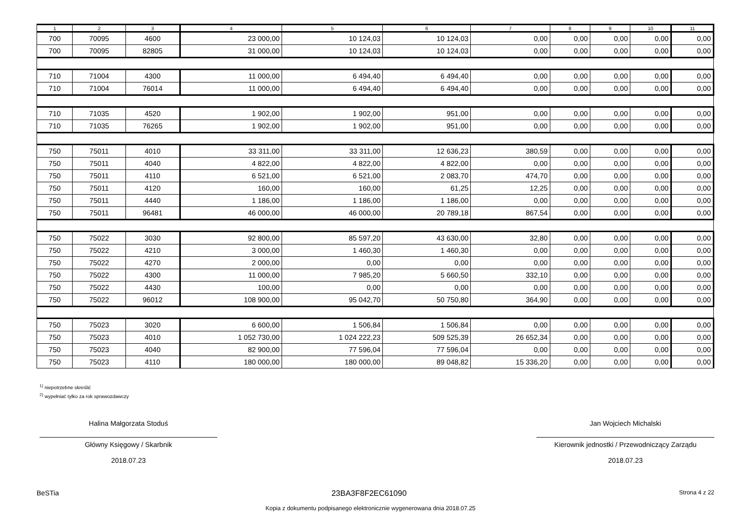| 1 | 2 | 3 | 4 | 5 | 6 | 7 | 8 | 9 | 10 | 11 |
| --- | --- | --- | --- | --- | --- | --- | --- | --- | --- | --- |
| 700 | 70095 | 4600 | 23 000,00 | 10 124,03 | 10 124,03 | 0,00 | 0,00 | 0,00 | 0,00 | 0,00 |
| 700 | 70095 | 82805 | 31 000,00 | 10 124,03 | 10 124,03 | 0,00 | 0,00 | 0,00 | 0,00 | 0,00 |
| 710 | 71004 | 4300 | 11 000,00 | 6 494,40 | 6 494,40 | 0,00 | 0,00 | 0,00 | 0,00 | 0,00 |
| 710 | 71004 | 76014 | 11 000,00 | 6 494,40 | 6 494,40 | 0,00 | 0,00 | 0,00 | 0,00 | 0,00 |
| 710 | 71035 | 4520 | 1 902,00 | 1 902,00 | 951,00 | 0,00 | 0,00 | 0,00 | 0,00 | 0,00 |
| 710 | 71035 | 76265 | 1 902,00 | 1 902,00 | 951,00 | 0,00 | 0,00 | 0,00 | 0,00 | 0,00 |
| 750 | 75011 | 4010 | 33 311,00 | 33 311,00 | 12 636,23 | 380,59 | 0,00 | 0,00 | 0,00 | 0,00 |
| 750 | 75011 | 4040 | 4 822,00 | 4 822,00 | 4 822,00 | 0,00 | 0,00 | 0,00 | 0,00 | 0,00 |
| 750 | 75011 | 4110 | 6 521,00 | 6 521,00 | 2 083,70 | 474,70 | 0,00 | 0,00 | 0,00 | 0,00 |
| 750 | 75011 | 4120 | 160,00 | 160,00 | 61,25 | 12,25 | 0,00 | 0,00 | 0,00 | 0,00 |
| 750 | 75011 | 4440 | 1 186,00 | 1 186,00 | 1 186,00 | 0,00 | 0,00 | 0,00 | 0,00 | 0,00 |
| 750 | 75011 | 96481 | 46 000,00 | 46 000,00 | 20 789,18 | 867,54 | 0,00 | 0,00 | 0,00 | 0,00 |
| 750 | 75022 | 3030 | 92 800,00 | 85 597,20 | 43 630,00 | 32,80 | 0,00 | 0,00 | 0,00 | 0,00 |
| 750 | 75022 | 4210 | 3 000,00 | 1 460,30 | 1 460,30 | 0,00 | 0,00 | 0,00 | 0,00 | 0,00 |
| 750 | 75022 | 4270 | 2 000,00 | 0,00 | 0,00 | 0,00 | 0,00 | 0,00 | 0,00 | 0,00 |
| 750 | 75022 | 4300 | 11 000,00 | 7 985,20 | 5 660,50 | 332,10 | 0,00 | 0,00 | 0,00 | 0,00 |
| 750 | 75022 | 4430 | 100,00 | 0,00 | 0,00 | 0,00 | 0,00 | 0,00 | 0,00 | 0,00 |
| 750 | 75022 | 96012 | 108 900,00 | 95 042,70 | 50 750,80 | 364,90 | 0,00 | 0,00 | 0,00 | 0,00 |
| 750 | 75023 | 3020 | 6 600,00 | 1 506,84 | 1 506,84 | 0,00 | 0,00 | 0,00 | 0,00 | 0,00 |
| 750 | 75023 | 4010 | 1 052 730,00 | 1 024 222,23 | 509 525,39 | 26 652,34 | 0,00 | 0,00 | 0,00 | 0,00 |
| 750 | 75023 | 4040 | 82 900,00 | 77 596,04 | 77 596,04 | 0,00 | 0,00 | 0,00 | 0,00 | 0,00 |
| 750 | 75023 | 4110 | 180 000,00 | 180 000,00 | 89 048,82 | 15 336,20 | 0,00 | 0,00 | 0,00 | 0,00 |
<sup>1)</sup> niepotrzebne skreślić
<sup>2)</sup> wypełniać tylko za rok sprawozdawczy
Halina Małgorzata Stoduś
Główny Księgowy / Skarbnik
2018.07.23
Jan Wojciech Michalski
Kierownik jednostki / Przewodniczący Zarządu
2018.07.23
BeSTia 23BA3F8F2EC61090 Strona 4 z 22
Kopia z dokumentu podpisanego elektronicznie wygenerowana dnia 2018.07.25